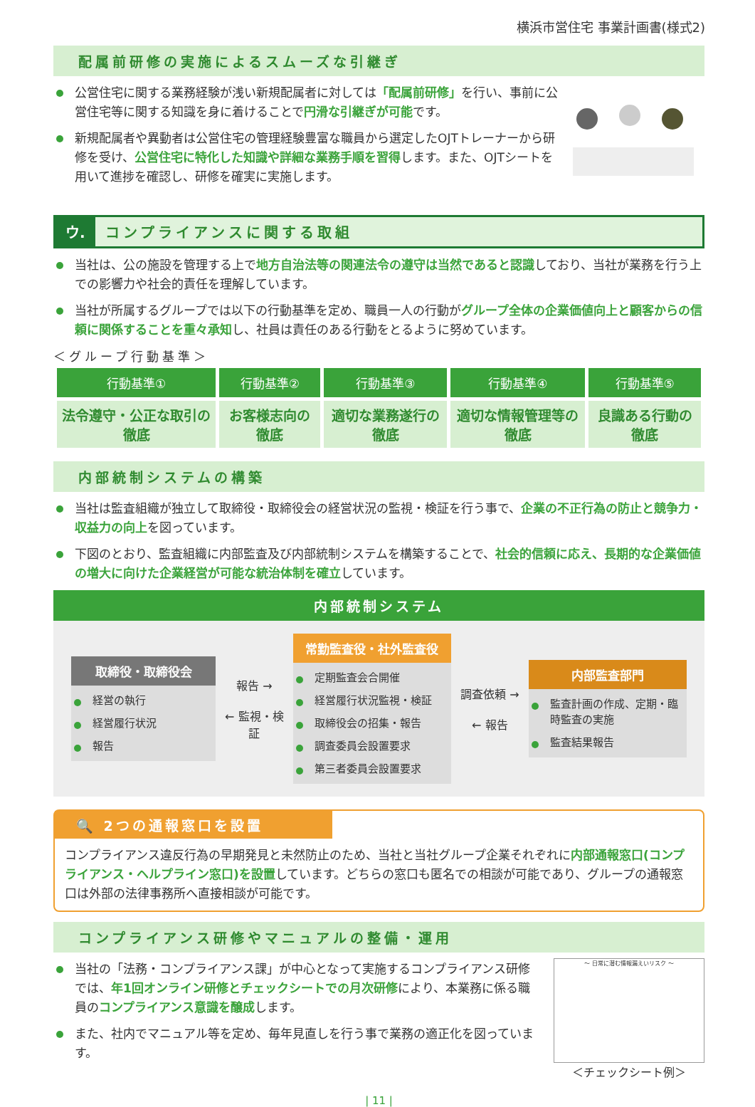横浜市営住宅 事業計画書(様式2)
配属前研修の実施によるスムーズな引継ぎ
公営住宅に関する業務経験が浅い新規配属者に対しては「配属前研修」を行い、事前に公営住宅等に関する知識を身に着けることで円滑な引継ぎが可能です。
新規配属者や異動者は公営住宅の管理経験豊富な職員から選定したOJTトレーナーから研修を受け、公営住宅に特化した知識や詳細な業務手順を習得します。また、OJTシートを用いて進捗を確認し、研修を確実に実施します。
ウ. コンプライアンスに関する取組
当社は、公の施設を管理する上で地方自治法等の関連法令の遵守は当然であると認識しており、当社が業務を行う上での影響力や社会的責任を理解しています。
当社が所属するグループでは以下の行動基準を定め、職員一人の行動がグループ全体の企業価値向上と顧客からの信頼に関係することを重々承知し、社員は責任のある行動をとるように努めています。
＜グループ行動基準＞
| 行動基準① | 行動基準② | 行動基準③ | 行動基準④ | 行動基準⑤ |
| --- | --- | --- | --- | --- |
| 法令遵守・公正な取引の徹底 | お客様志向の徹底 | 適切な業務遂行の徹底 | 適切な情報管理等の徹底 | 良識ある行動の徹底 |
内部統制システムの構築
当社は監査組織が独立して取締役・取締役会の経営状況の監視・検証を行う事で、企業の不正行為の防止と競争力・収益力の向上を図っています。
下図のとおり、監査組織に内部監査及び内部統制システムを構築することで、社会的信頼に応え、長期的な企業価値の増大に向けた企業経営が可能な統治体制を確立しています。
内部統制システム
取締役・取締役会
経営の執行
経営履行状況
報告
報告 →
← 監視・検証
常勤監査役・社外監査役
定期監査会合開催
経営履行状況監視・検証
取締役会の招集・報告
調査委員会設置要求
第三者委員会設置要求
調査依頼 →
← 報告
内部監査部門
監査計画の作成、定期・臨時監査の実施
監査結果報告
🔍 2つの通報窓口を設置
コンプライアンス違反行為の早期発見と未然防止のため、当社と当社グループ企業それぞれに内部通報窓口(コンプライアンス・ヘルプライン窓口)を設置しています。どちらの窓口も匿名での相談が可能であり、グループの通報窓口は外部の法律事務所へ直接相談が可能です。
コンプライアンス研修やマニュアルの整備・運用
当社の「法務・コンプライアンス課」が中心となって実施するコンプライアンス研修では、年1回オンライン研修とチェックシートでの月次研修により、本業務に係る職員のコンプライアンス意識を醸成します。
また、社内でマニュアル等を定め、毎年見直しを行う事で業務の適正化を図っています。
～ 日常に潜む情報漏えいリスク ～
＜チェックシート例＞
| 11 |